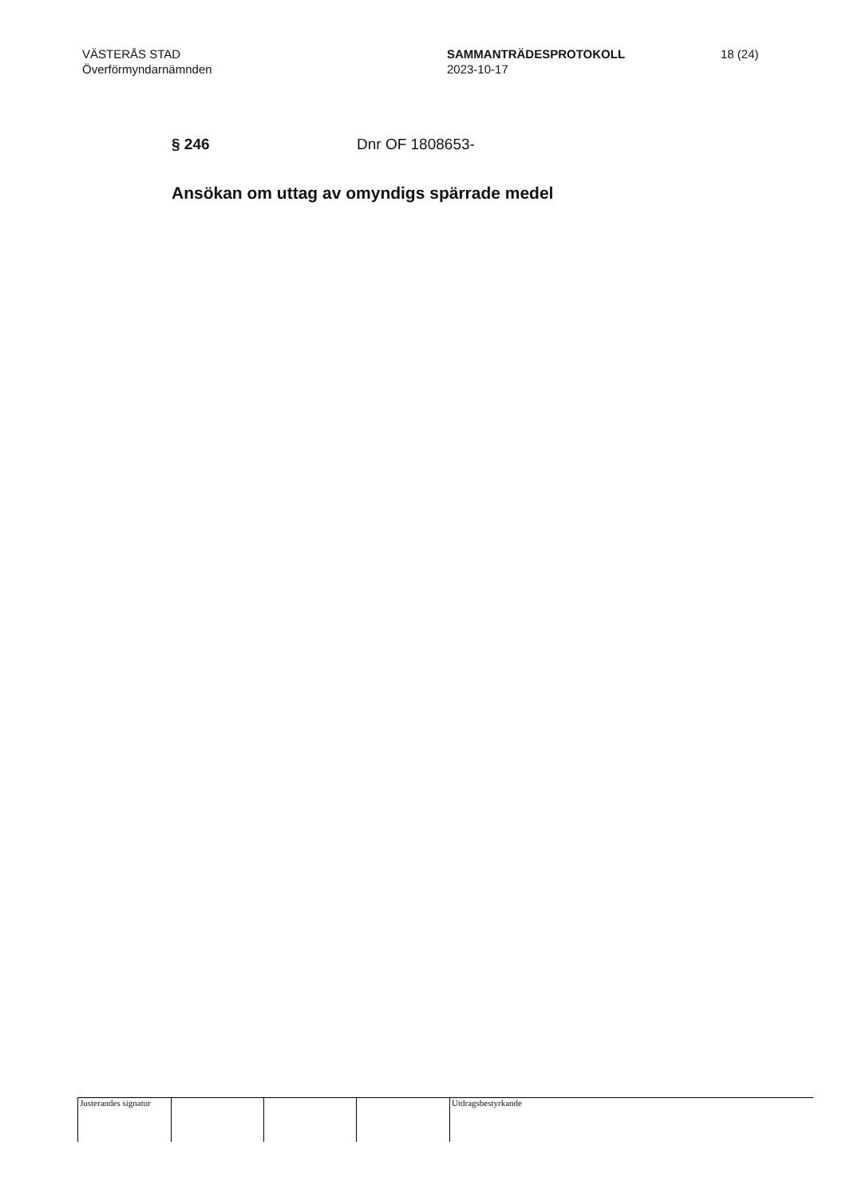VÄSTERÅS STAD
Överförmyndarnämnden
SAMMANTRÄDESPROTOKOLL
2023-10-17
18 (24)
§ 246 Dnr OF 1808653-
Ansökan om uttag av omyndigs spärrade medel
Justerandes signatur
Utdragsbestyrkande